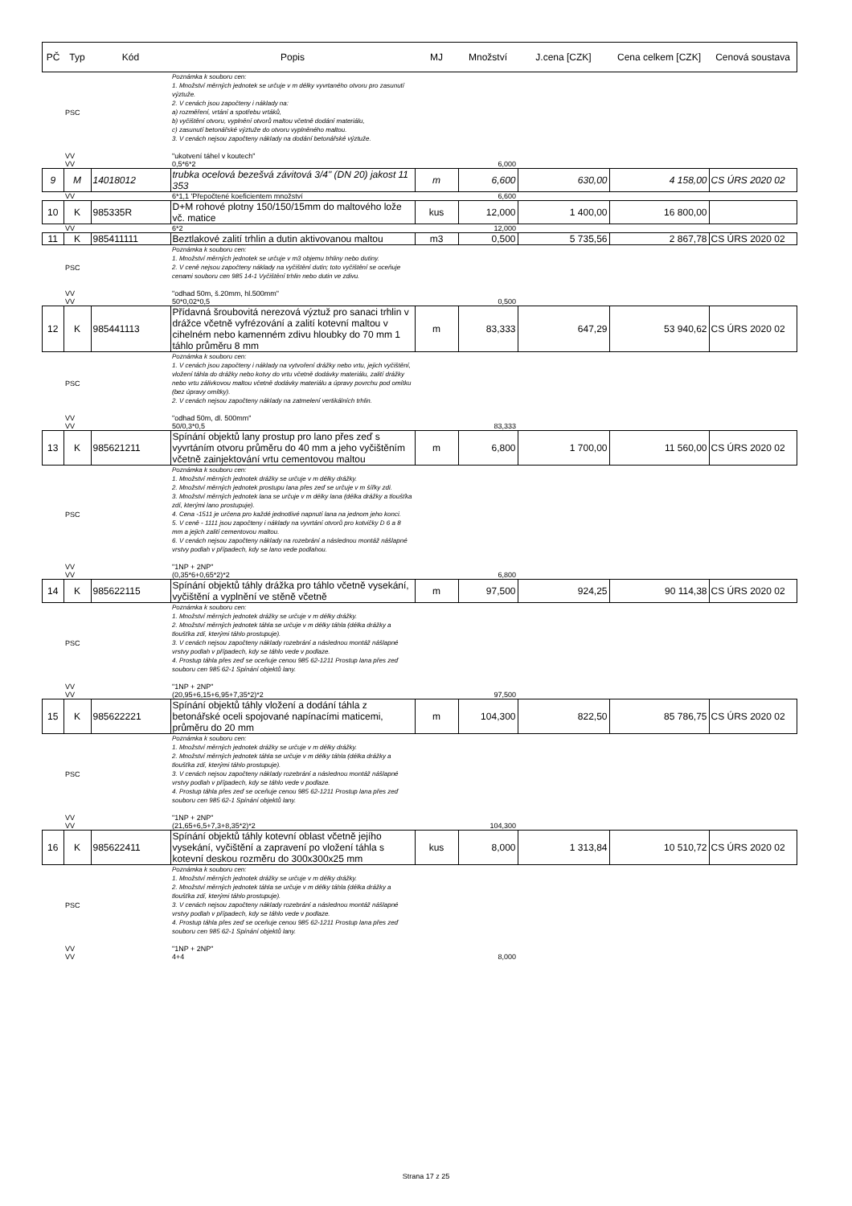| PČ | Typ | Kód | Popis | MJ | Množství | J.cena [CZK] | Cena celkem [CZK] | Cenová soustava |
| --- | --- | --- | --- | --- | --- | --- | --- | --- |
| | PSC | | Poznámka k souboru cen: 1. Množství měrných jednotek se určuje v m délky vyvrtaného otvoru pro zasunutí výztuže. 2. V cenách jsou započteny i náklady na: a) rozměření, vrtání a spotřebu vrtáků, b) vyčištění otvoru, vyplnění otvorů maltou včetně dodání materiálu, c) zasunutí betonářské výztuže do otvoru vyplněného maltou. 3. V cenách nejsou započteny náklady na dodání betonářské výztuže. | | | | | |
| | VV | | "ukotvení táhel v koutech" | | | | | |
| | VV | | 0,5*6*2 | | 6,000 | | | |
| 9 | M | 14018012 | trubka ocelová bezešvá závitová 3/4" (DN 20) jakost 11 353 | m | 6,600 | 630,00 | 4 158,00 | CS ÚRS 2020 02 |
| | VV | | 6*1,1 'Přepočtené koeficientem množství | | 6,600 | | | |
| 10 | K | 985335R | D+M rohové plotny 150/150/15mm do maltového lože vč. matice | kus | 12,000 | 1 400,00 | 16 800,00 | |
| | VV | | 6*2 | | 12,000 | | | |
| 11 | K | 985411111 | Beztlakové zalití trhlin a dutin aktivovanou maltou | m3 | 0,500 | 5 735,56 | 2 867,78 | CS ÚRS 2020 02 |
| | PSC | | Poznámka k souboru cen: 1. Množství měrných jednotek se určuje v m3 objemu trhliny nebo dutiny. 2. V ceně nejsou započteny náklady na vyčištění dutin; toto vyčištění se oceňuje cenami souboru cen 985 14-1 Vyčištění trhlin nebo dutin ve zdivu. | | | | | |
| | VV | | "odhad 50m, š.20mm, hl.500mm" | | | | | |
| | VV | | 50*0,02*0,5 | | 0,500 | | | |
| 12 | K | 985441113 | Přídavná šroubovitá nerezová výztuž pro sanaci trhlin v drážce včetně vyfrézování a zalití kotevní maltou v cihelném nebo kamenném zdivu hloubky do 70 mm 1 táhlo průměru 8 mm | m | 83,333 | 647,29 | 53 940,62 | CS ÚRS 2020 02 |
| | PSC | | Poznámka k souboru cen: 1. V cenách jsou započteny i náklady na vytvoření drážky nebo vrtu, jejich vyčištění, vložení táhla do drážky nebo kotvy do vrtu včetně dodávky materiálu, zalití drážky nebo vrtu zálivkovou maltou včetně dodávky materiálu a úpravy povrchu pod omítku (bez úpravy omítky). 2. V cenách nejsou započteny náklady na zatmelení vertikálních trhlin. | | | | | |
| | VV | | "odhad 50m, dl. 500mm" | | | | | |
| | VV | | 50/0,3*0,5 | | 83,333 | | | |
| 13 | K | 985621211 | Spínání objektů lany prostup pro lano přes zeď s vyvrtáním otvoru průměru do 40 mm a jeho vyčištěním včetně zainjektování vrtu cementovou maltou | m | 6,800 | 1 700,00 | 11 560,00 | CS ÚRS 2020 02 |
| | PSC | | Poznámka k souboru cen: 1. Množství měrných jednotek drážky se určuje v m délky drážky. 2. Množství měrných jednotek prostupu lana přes zeď se určuje v m šířky zdi. 3. Množství měrných jednotek lana se určuje v m délky lana (délka drážky a tloušťka zdí, kterými lano prostupuje). 4. Cena -1511 je určena pro každé jednotlivé napnutí lana na jednom jeho konci. 5. V ceně - 1111 jsou započteny i náklady na vyvrtání otvorů pro kotvičky D 6 a 8 mm a jejich zalití cementovou maltou. 6. V cenách nejsou započteny náklady na rozebrání a následnou montáž nášlapné vrstvy podlah v případech, kdy se lano vede podlahou. | | | | | |
| | VV | | "1NP + 2NP" | | | | | |
| | VV | | (0,35*6+0,65*2)*2 | | 6,800 | | | |
| 14 | K | 985622115 | Spínání objektů táhly drážka pro táhlo včetně vysekání, vyčištění a vyplnění ve stěně včetně | m | 97,500 | 924,25 | 90 114,38 | CS ÚRS 2020 02 |
| | PSC | | Poznámka k souboru cen: 1. Množství měrných jednotek drážky se určuje v m délky drážky. 2. Množství měrných jednotek táhla se určuje v m délky táhla (délka drážky a tloušťka zdí, kterými táhlo prostupuje). 3. V cenách nejsou započteny náklady rozebrání a následnou montáž nášlapné vrstvy podlah v případech, kdy se táhlo vede v podlaze. 4. Prostup táhla přes zeď se oceňuje cenou 985 62-1211 Prostup lana přes zeď souboru cen 985 62-1 Spínání objektů lany. | | | | | |
| | VV | | "1NP + 2NP" | | | | | |
| | VV | | (20,95+6,15+6,95+7,35*2)*2 | | 97,500 | | | |
| 15 | K | 985622221 | Spínání objektů táhly vložení a dodání táhla z betonářské oceli spojované napínacími maticemi, průměru do 20 mm | m | 104,300 | 822,50 | 85 786,75 | CS ÚRS 2020 02 |
| | PSC | | Poznámka k souboru cen: 1. Množství měrných jednotek drážky se určuje v m délky drážky. 2. Množství měrných jednotek táhla se určuje v m délky táhla (délka drážky a tloušťka zdí, kterými táhlo prostupuje). 3. V cenách nejsou započteny náklady rozebrání a následnou montáž nášlapné vrstvy podlah v případech, kdy se táhlo vede v podlaze. 4. Prostup táhla přes zeď se oceňuje cenou 985 62-1211 Prostup lana přes zeď souboru cen 985 62-1 Spínání objektů lany. | | | | | |
| | VV | | "1NP + 2NP" | | | | | |
| | VV | | (21,65+6,5+7,3+8,35*2)*2 | | 104,300 | | | |
| 16 | K | 985622411 | Spínání objektů táhly kotevní oblast včetně jejího vysekání, vyčištění a zapravení po vložení táhla s kotevní deskou rozměru do 300x300x25 mm | kus | 8,000 | 1 313,84 | 10 510,72 | CS ÚRS 2020 02 |
| | PSC | | Poznámka k souboru cen: 1. Množství měrných jednotek drážky se určuje v m délky drážky. 2. Množství měrných jednotek táhla se určuje v m délky táhla (délka drážky a tloušťka zdí, kterými táhlo prostupuje). 3. V cenách nejsou započteny náklady rozebrání a následnou montáž nášlapné vrstvy podlah v případech, kdy se táhlo vede v podlaze. 4. Prostup táhla přes zeď se oceňuje cenou 985 62-1211 Prostup lana přes zeď souboru cen 985 62-1 Spínání objektů lany. | | | | | |
| | VV | | "1NP + 2NP" | | | | | |
| | VV | | 4+4 | | 8,000 | | | |
Strana 17 z 25